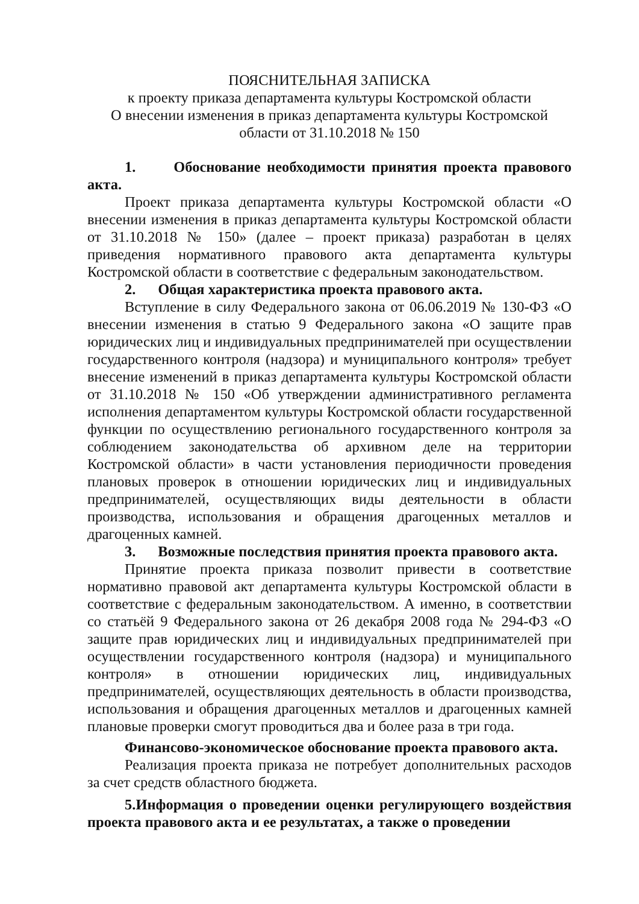ПОЯСНИТЕЛЬНАЯ ЗАПИСКА
к проекту приказа департамента культуры Костромской области
О внесении изменения в приказ департамента культуры Костромской области от 31.10.2018 № 150
1. Обоснование необходимости принятия проекта правового акта.
Проект приказа департамента культуры Костромской области «О внесении изменения в приказ департамента культуры Костромской области от 31.10.2018 № 150» (далее – проект приказа) разработан в целях приведения нормативного правового акта департамента культуры Костромской области в соответствие с федеральным законодательством.
2. Общая характеристика проекта правового акта.
Вступление в силу Федерального закона от 06.06.2019 № 130-ФЗ «О внесении изменения в статью 9 Федерального закона «О защите прав юридических лиц и индивидуальных предпринимателей при осуществлении государственного контроля (надзора) и муниципального контроля» требует внесение изменений в приказ департамента культуры Костромской области от 31.10.2018 № 150 «Об утверждении административного регламента исполнения департаментом культуры Костромской области государственной функции по осуществлению регионального государственного контроля за соблюдением законодательства об архивном деле на территории Костромской области» в части установления периодичности проведения плановых проверок в отношении юридических лиц и индивидуальных предпринимателей, осуществляющих виды деятельности в области производства, использования и обращения драгоценных металлов и драгоценных камней.
3. Возможные последствия принятия проекта правового акта.
Принятие проекта приказа позволит привести в соответствие нормативно правовой акт департамента культуры Костромской области в соответствие с федеральным законодательством. А именно, в соответствии со статьёй 9 Федерального закона от 26 декабря 2008 года № 294-ФЗ «О защите прав юридических лиц и индивидуальных предпринимателей при осуществлении государственного контроля (надзора) и муниципального контроля» в отношении юридических лиц, индивидуальных предпринимателей, осуществляющих деятельность в области производства, использования и обращения драгоценных металлов и драгоценных камней плановые проверки смогут проводиться два и более раза в три года.
Финансово-экономическое обоснование проекта правового акта.
Реализация проекта приказа не потребует дополнительных расходов за счет средств областного бюджета.
5.Информация о проведении оценки регулирующего воздействия проекта правового акта и ее результатах, а также о проведении